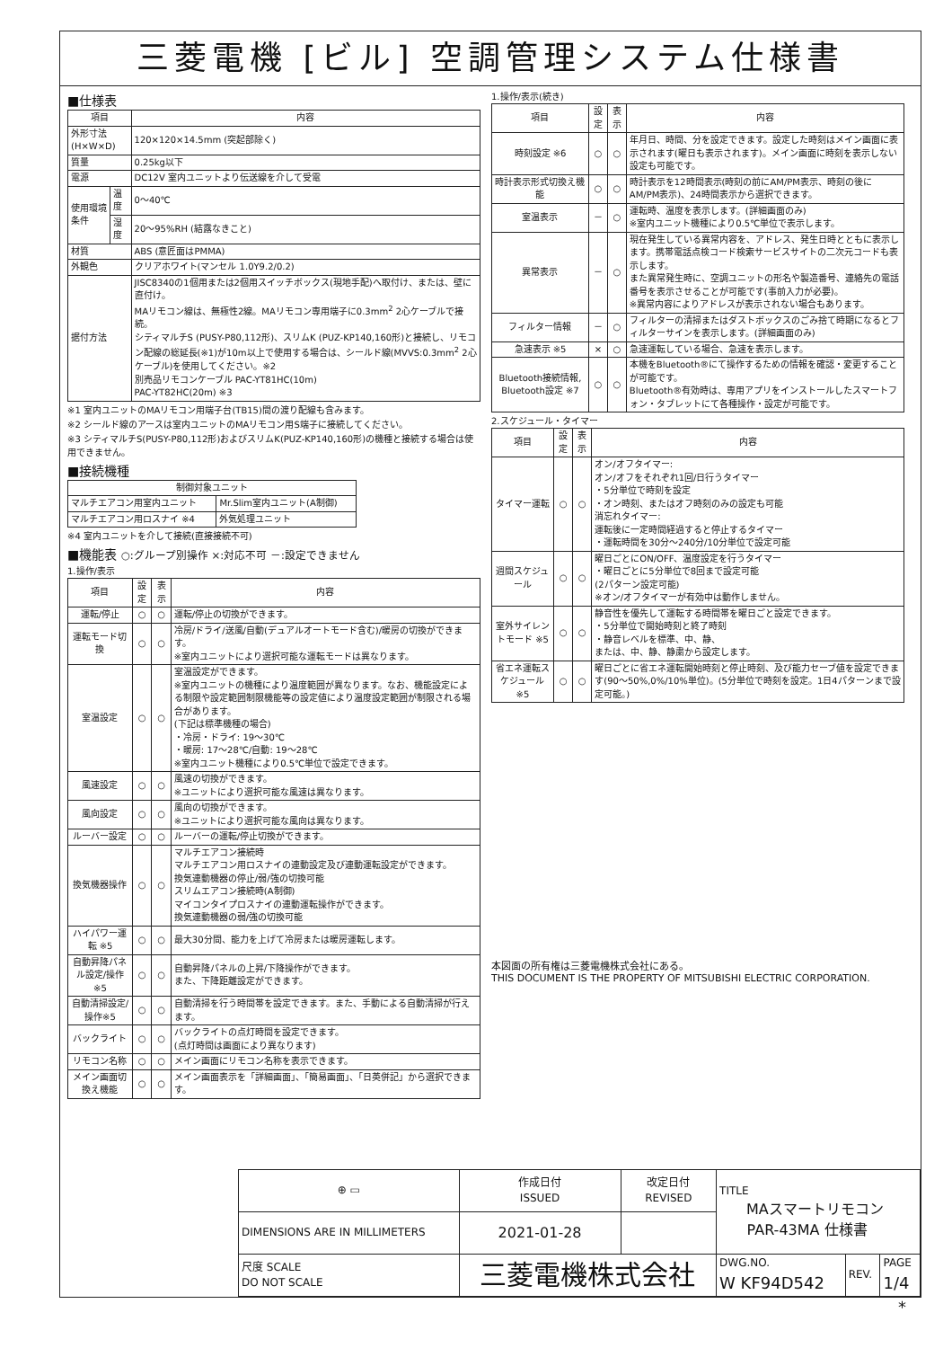三菱電機 [ビル] 空調管理システム仕様書
■仕様表
| 項目 | | 内容 |
| --- | --- | --- |
| 外形寸法(H×W×D) | | 120×120×14.5mm (突起部除く) |
| 質量 | | 0.25kg以下 |
| 電源 | | DC12V 室内ユニットより伝送線を介して受電 |
| 使用環境条件 | 温度 | 0～40℃ |
| | 湿度 | 20～95%RH (結露なきこと) |
| 材質 | | ABS (意匠面はPMMA) |
| 外観色 | | クリアホワイト(マンセル 1.0Y9.2/0.2) |
| 据付方法 | | JISC8340の1個用または2個用スイッチボックス(現地手配)へ取付け、または、壁に直付け。 MAリモコン線は、無極性2線。MAリモコン専用端子に0.3mm<sup>2</sup> 2心ケーブルで接続。 シティマルチS (PUSY-P80,112形)、スリムK (PUZ-KP140,160形)と接続し、リモコン配線の総延長(※1)が10m以上で使用する場合は、シールド線(MVVS:0.3mm<sup>2</sup> 2心ケーブル)を使用してください。※2 別売品リモコンケーブル PAC-YT81HC(10m) PAC-YT82HC(20m) ※3 |
※1 室内ユニットのMAリモコン用端子台(TB15)間の渡り配線も含みます。
※2 シールド線のアースは室内ユニットのMAリモコン用S端子に接続してください。
※3 シティマルチS(PUSY-P80,112形)およびスリムK(PUZ-KP140,160形)の機種と接続する場合は使用できません。
■接続機種
| 制御対象ユニット | |
| --- | --- |
| マルチエアコン用室内ユニット | Mr.Slim室内ユニット(A制御) |
| マルチエアコン用ロスナイ ※4 | 外気処理ユニット |
※4 室内ユニットを介して接続(直接接続不可)
■機能表 ○:グループ別操作 ×:対応不可 －:設定できません
1.操作/表示
| 項目 | 設定 | 表示 | 内容 |
| --- | --- | --- | --- |
| 運転/停止 | ○ | ○ | 運転/停止の切換ができます。 |
| 運転モード切換 | ○ | ○ | 冷房/ドライ/送風/自動(デュアルオートモード含む)/暖房の切換ができます。 ※室内ユニットにより選択可能な運転モードは異なります。 |
| 室温設定 | ○ | ○ | 室温設定ができます。 ※室内ユニットの機種により温度範囲が異なります。なお、機能設定による制限や設定範囲制限機能等の設定値により温度設定範囲が制限される場合があります。 (下記は標準機種の場合) ・冷房・ドライ: 19～30℃ ・暖房: 17～28℃/自動: 19～28℃ ※室内ユニット機種により0.5℃単位で設定できます。 |
| 風速設定 | ○ | ○ | 風速の切換ができます。 ※ユニットにより選択可能な風速は異なります。 |
| 風向設定 | ○ | ○ | 風向の切換ができます。 ※ユニットにより選択可能な風向は異なります。 |
| ルーバー設定 | ○ | ○ | ルーバーの運転/停止切換ができます。 |
| 換気機器操作 | ○ | ○ | マルチエアコン接続時 マルチエアコン用ロスナイの連動設定及び連動運転設定ができます。 換気連動機器の停止/弱/強の切換可能 スリムエアコン接続時(A制御) マイコンタイプロスナイの連動運転操作ができます。 換気連動機器の弱/強の切換可能 |
| ハイパワー運転 ※5 | ○ | ○ | 最大30分間、能力を上げて冷房または暖房運転します。 |
| 自動昇降パネル設定/操作※5 | ○ | ○ | 自動昇降パネルの上昇/下降操作ができます。 また、下降距離設定ができます。 |
| 自動清掃設定/操作※5 | ○ | ○ | 自動清掃を行う時間帯を設定できます。また、手動による自動清掃が行えます。 |
| バックライト | ○ | ○ | バックライトの点灯時間を設定できます。 (点灯時間は画面により異なります) |
| リモコン名称 | ○ | ○ | メイン画面にリモコン名称を表示できます。 |
| メイン画面切換え機能 | ○ | ○ | メイン画面表示を「詳細画面」、「簡易画面」、「日英併記」から選択できます。 |
1.操作/表示(続き)
| 項目 | 設定 | 表示 | 内容 |
| --- | --- | --- | --- |
| 時刻設定 ※6 | ○ | ○ | 年月日、時間、分を設定できます。設定した時刻はメイン画面に表示されます(曜日も表示されます)。メイン画面に時刻を表示しない設定も可能です。 |
| 時計表示形式切換え機能 | ○ | ○ | 時計表示を12時間表示(時刻の前にAM/PM表示、時刻の後にAM/PM表示)、24時間表示から選択できます。 |
| 室温表示 | － | ○ | 運転時、温度を表示します。(詳細画面のみ) ※室内ユニット機種により0.5℃単位で表示します。 |
| 異常表示 | － | ○ | 現在発生している異常内容を、アドレス、発生日時とともに表示します。携帯電話点検コード検索サービスサイトの二次元コードも表示します。 また異常発生時に、空調ユニットの形名や製造番号、連絡先の電話番号を表示させることが可能です(事前入力が必要)。 ※異常内容によりアドレスが表示されない場合もあります。 |
| フィルター情報 | － | ○ | フィルターの清掃またはダストボックスのごみ捨て時期になるとフィルターサインを表示します。(詳細画面のみ) |
| 急速表示 ※5 | × | ○ | 急速運転している場合、急速を表示します。 |
| Bluetooth接続情報, Bluetooth設定 ※7 | ○ | ○ | 本機をBluetooth®にて操作するための情報を確認・変更することが可能です。 Bluetooth®有効時は、専用アプリをインストールしたスマートフォン・タブレットにて各種操作・設定が可能です。 |
2.スケジュール・タイマー
| 項目 | 設定 | 表示 | 内容 |
| --- | --- | --- | --- |
| タイマー運転 | ○ | ○ | オン/オフタイマー: オン/オフをそれぞれ1回/日行うタイマー ・5分単位で時刻を設定 ・オン時刻、またはオフ時刻のみの設定も可能 消忘れタイマー: 運転後に一定時間経過すると停止するタイマー ・運転時間を30分～240分/10分単位で設定可能 |
| 週間スケジュール | ○ | ○ | 曜日ごとにON/OFF、温度設定を行うタイマー ・曜日ごとに5分単位で8回まで設定可能 (2パターン設定可能) ※オン/オフタイマーが有効中は動作しません。 |
| 室外サイレントモード ※5 | ○ | ○ | 静音性を優先して運転する時間帯を曜日ごと設定できます。 ・5分単位で開始時刻と終了時刻 ・静音レベルを標準、中、静、 または、中、静、静粛から設定します。 |
| 省エネ運転スケジュール ※5 | ○ | ○ | 曜日ごとに省エネ運転開始時刻と停止時刻、及び能力セーブ値を設定できます(90～50%,0%/10%単位)。(5分単位で時刻を設定。1日4パターンまで設定可能。) |
本図面の所有権は三菱電機株式会社にある。
THIS DOCUMENT IS THE PROPERTY OF MITSUBISHI ELECTRIC CORPORATION.
| ⊕ ▭ | 作成日付 ISSUED | 改定日付 REVISED | TITLE MAスマートリモコン PAR-43MA 仕様書 | | |
| DIMENSIONS ARE IN MILLIMETERS | 2021-01-28 | | | | |
| 尺度 SCALE DO NOT SCALE | 三菱電機株式会社 | | DWG.NO. W KF94D542 | REV. | PAGE 1/4 |
*